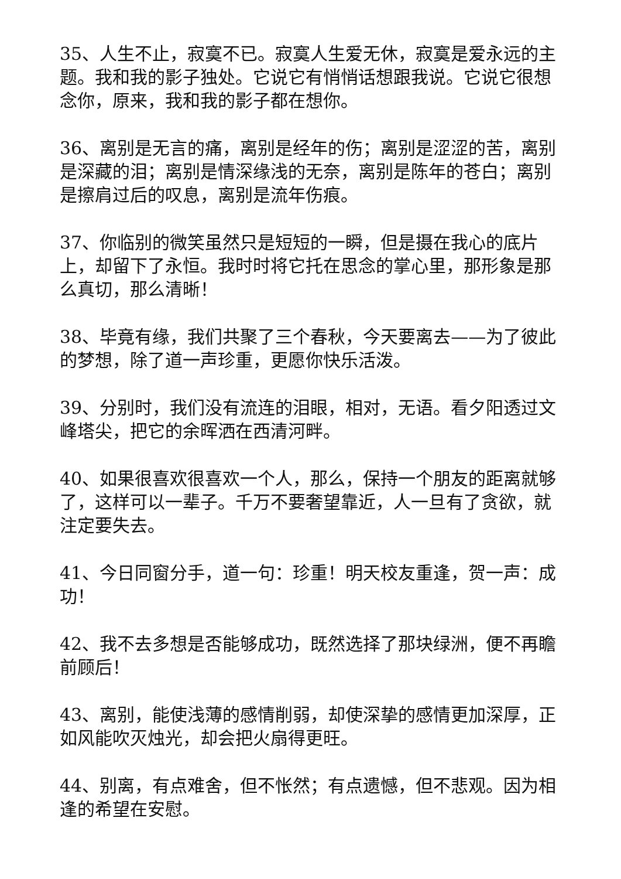35、人生不止，寂寞不已。寂寞人生爱无休，寂寞是爱永远的主题。我和我的影子独处。它说它有悄悄话想跟我说。它说它很想念你，原来，我和我的影子都在想你。
36、离别是无言的痛，离别是经年的伤；离别是涩涩的苦，离别是深藏的泪；离别是情深缘浅的无奈，离别是陈年的苍白；离别是擦肩过后的叹息，离别是流年伤痕。
37、你临别的微笑虽然只是短短的一瞬，但是摄在我心的底片上，却留下了永恒。我时时将它托在思念的掌心里，那形象是那么真切，那么清晰！
38、毕竟有缘，我们共聚了三个春秋，今天要离去——为了彼此的梦想，除了道一声珍重，更愿你快乐活泼。
39、分别时，我们没有流连的泪眼，相对，无语。看夕阳透过文峰塔尖，把它的余晖洒在西清河畔。
40、如果很喜欢很喜欢一个人，那么，保持一个朋友的距离就够了，这样可以一辈子。千万不要奢望靠近，人一旦有了贪欲，就注定要失去。
41、今日同窗分手，道一句：珍重！明天校友重逢，贺一声：成功！
42、我不去多想是否能够成功，既然选择了那块绿洲，便不再瞻前顾后！
43、离别，能使浅薄的感情削弱，却使深挚的感情更加深厚，正如风能吹灭烛光，却会把火扇得更旺。
44、别离，有点难舍，但不怅然；有点遗憾，但不悲观。因为相逢的希望在安慰。